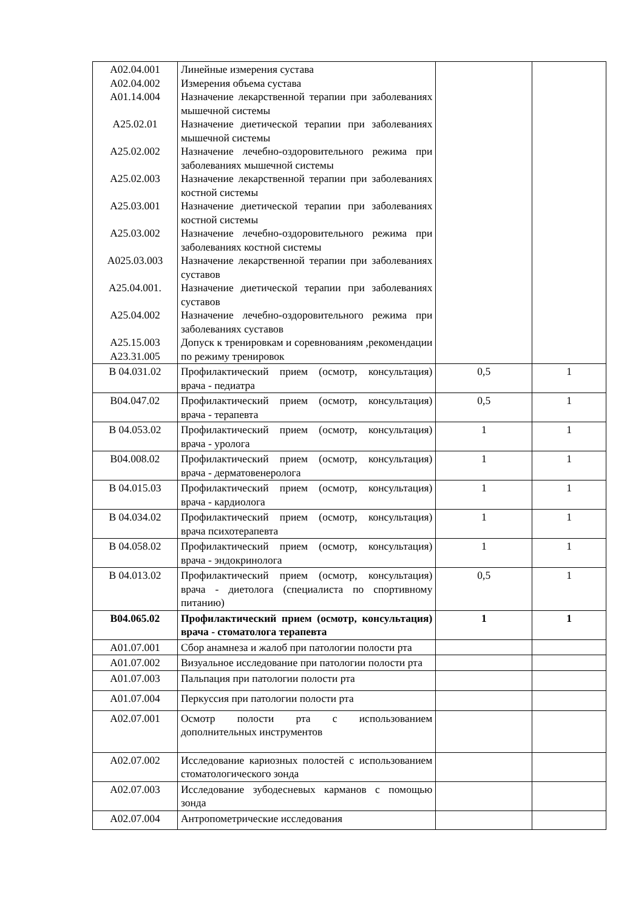| A02.04.001 A02.04.002 A01.14.004 A25.02.01 A25.02.002 A25.02.003 A25.03.001 A25.03.002 A025.03.003 A25.04.001. A25.04.002 A25.15.003 A23.31.005 | Линейные измерения сустава Измерения объема сустава Назначение лекарственной терапии при заболеваниях мышечной системы Назначение диетической терапии при заболеваниях мышечной системы Назначение лечебно-оздоровительного режима при заболеваниях мышечной системы Назначение лекарственной терапии при заболеваниях костной системы Назначение диетической терапии при заболеваниях костной системы Назначение лечебно-оздоровительного режима при заболеваниях костной системы Назначение лекарственной терапии при заболеваниях суставов Назначение диетической терапии при заболеваниях суставов Назначение лечебно-оздоровительного режима при заболеваниях суставов Допуск к тренировкам и соревнованиям ,рекомендации по режиму тренировок | | |
| В 04.031.02 | Профилактический прием (осмотр, консультация) врача - педиатра | 0,5 | 1 |
| В04.047.02 | Профилактический прием (осмотр, консультация) врача - терапевта | 0,5 | 1 |
| В 04.053.02 | Профилактический прием (осмотр, консультация) врача - уролога | 1 | 1 |
| В04.008.02 | Профилактический прием (осмотр, консультация) врача - дерматовенеролога | 1 | 1 |
| В 04.015.03 | Профилактический прием (осмотр, консультация) врача - кардиолога | 1 | 1 |
| В 04.034.02 | Профилактический прием (осмотр, консультация) врача психотерапевта | 1 | 1 |
| В 04.058.02 | Профилактический прием (осмотр, консультация) врача - эндокринолога | 1 | 1 |
| В 04.013.02 | Профилактический прием (осмотр, консультация) врача - диетолога (специалиста по спортивному питанию) | 0,5 | 1 |
| В04.065.02 | Профилактический прием (осмотр, консультация) врача - стоматолога терапевта | 1 | 1 |
| A01.07.001 | Сбор анамнеза и жалоб при патологии полости рта | | |
| A01.07.002 | Визуальное исследование при патологии полости рта | | |
| A01.07.003 | Пальпация при патологии полости рта | | |
| A01.07.004 | Перкуссия при патологии полости рта | | |
| A02.07.001 | Осмотр полости рта с использованием дополнительных инструментов | | |
| A02.07.002 | Исследование кариозных полостей с использованием стоматологического зонда | | |
| A02.07.003 | Исследование зубодесневых карманов с помощью зонда | | |
| A02.07.004 | Антропометрические исследования | | |